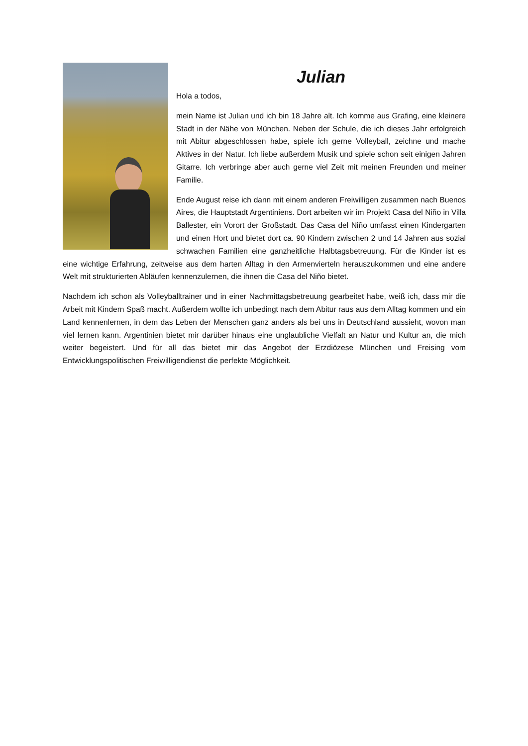Julian
Hola a todos,
mein Name ist Julian und ich bin 18 Jahre alt. Ich komme aus Grafing, eine kleinere Stadt in der Nähe von München. Neben der Schule, die ich dieses Jahr erfolgreich mit Abitur abgeschlossen habe, spiele ich gerne Volleyball, zeichne und mache Aktives in der Natur. Ich liebe außerdem Musik und spiele schon seit einigen Jahren Gitarre. Ich verbringe aber auch gerne viel Zeit mit meinen Freunden und meiner Familie.
Ende August reise ich dann mit einem anderen Freiwilligen zusammen nach Buenos Aires, die Hauptstadt Argentiniens. Dort arbeiten wir im Projekt Casa del Niño in Villa Ballester, ein Vorort der Großstadt. Das Casa del Niño umfasst einen Kindergarten und einen Hort und bietet dort ca. 90 Kindern zwischen 2 und 14 Jahren aus sozial schwachen Familien eine ganzheitliche Halbtagsbetreuung. Für die Kinder ist es eine wichtige Erfahrung, zeitweise aus dem harten Alltag in den Armenvierteln herauszukommen und eine andere Welt mit strukturierten Abläufen kennenzulernen, die ihnen die Casa del Niño bietet.
Nachdem ich schon als Volleyballtrainer und in einer Nachmittagsbetreuung gearbeitet habe, weiß ich, dass mir die Arbeit mit Kindern Spaß macht. Außerdem wollte ich unbedingt nach dem Abitur raus aus dem Alltag kommen und ein Land kennenlernen, in dem das Leben der Menschen ganz anders als bei uns in Deutschland aussieht, wovon man viel lernen kann. Argentinien bietet mir darüber hinaus eine unglaubliche Vielfalt an Natur und Kultur an, die mich weiter begeistert. Und für all das bietet mir das Angebot der Erzdiözese München und Freising vom Entwicklungspolitischen Freiwilligendienst die perfekte Möglichkeit.